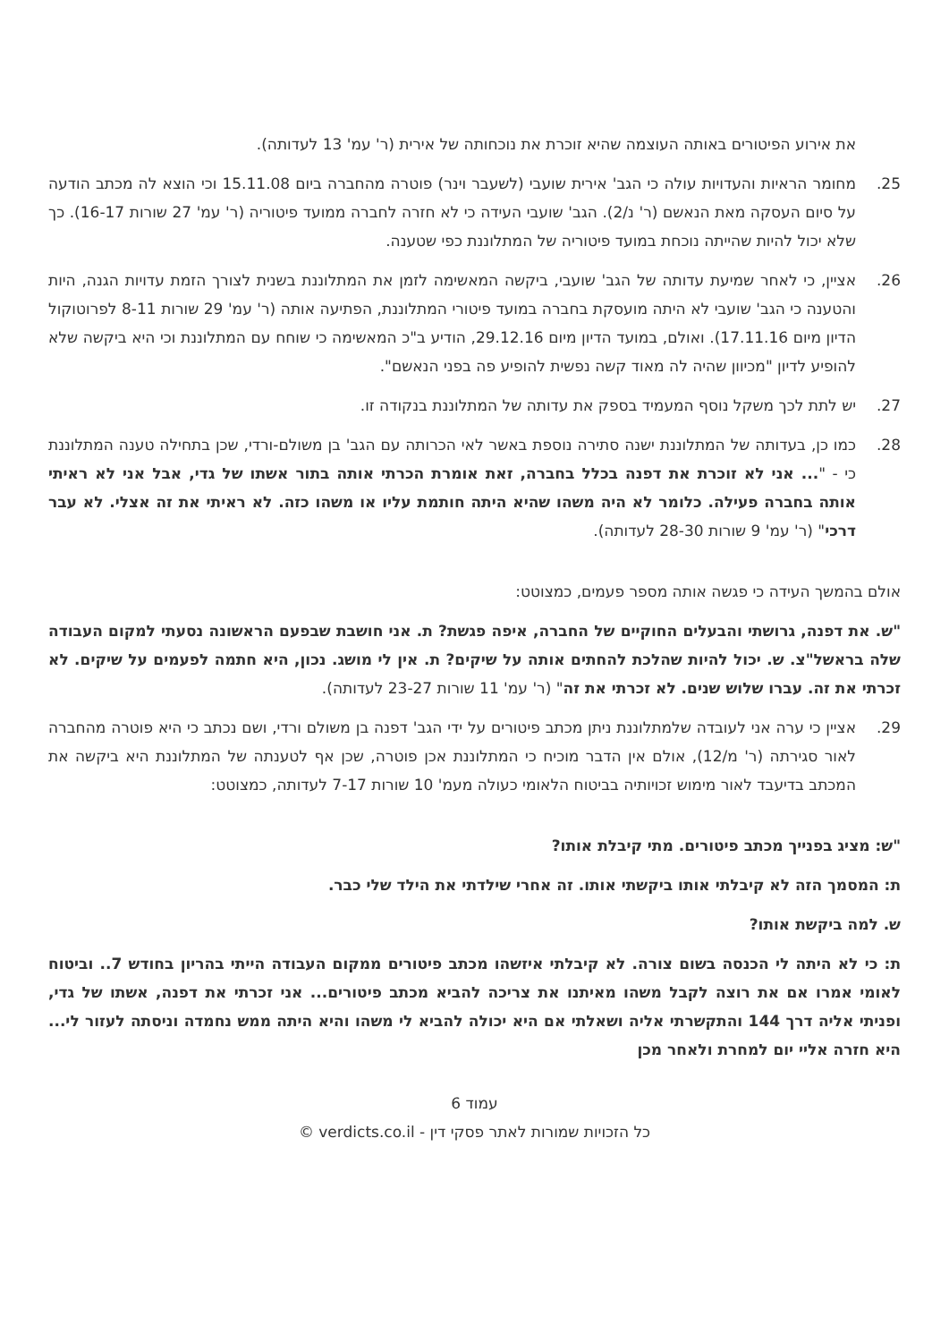את אירוע הפיטורים באותה העוצמה שהיא זוכרת את נוכחותה של אירית (ר' עמ' 13 לעדותה).
25. מחומר הראיות והעדויות עולה כי הגב' אירית שועבי (לשעבר וינר) פוטרה מהחברה ביום 15.11.08 וכי הוצא לה מכתב הודעה על סיום העסקה מאת הנאשם (ר' נ/2). הגב' שועבי העידה כי לא חזרה לחברה ממועד פיטוריה (ר' עמ' 27 שורות 16-17). כך שלא יכול להיות שהייתה נוכחת במועד פיטוריה של המתלוננת כפי שטענה.
26. אציין, כי לאחר שמיעת עדותה של הגב' שועבי, ביקשה המאשימה לזמן את המתלוננת בשנית לצורך הזמת עדויות הגנה, היות והטענה כי הגב' שועבי לא היתה מועסקת בחברה במועד פיטורי המתלוננת, הפתיעה אותה (ר' עמ' 29 שורות 8-11 לפרוטוקול הדיון מיום 17.11.16). ואולם, במועד הדיון מיום 29.12.16, הודיע ב"כ המאשימה כי שוחח עם המתלוננת וכי היא ביקשה שלא להופיע לדיון "מכיוון שהיה לה מאוד קשה נפשית להופיע פה בפני הנאשם".
27. יש לתת לכך משקל נוסף המעמיד בספק את עדותה של המתלוננת בנקודה זו.
28. כמו כן, בעדותה של המתלוננת ישנה סתירה נוספת באשר לאי הכרותה עם הגב' בן משולם-ורדי, שכן בתחילה טענה המתלוננת כי - "... אני לא זוכרת את דפנה בכלל בחברה, זאת אומרת הכרתי אותה בתור אשתו של גדי, אבל אני לא ראיתי אותה בחברה פעילה. כלומר לא היה משהו שהיא היתה חותמת עליו או משהו כזה. לא ראיתי את זה אצלי. לא עבר דרכי" (ר' עמ' 9 שורות 28-30 לעדותה).
אולם בהמשך העידה כי פגשה אותה מספר פעמים, כמצוטט:
"ש. את דפנה, גרושתי והבעלים החוקיים של החברה, איפה פגשת? ת. אני חושבת שבפעם הראשונה נסעתי למקום העבודה שלה בראשל"צ. ש. יכול להיות שהלכת להחתים אותה על שיקים? ת. אין לי מושג. נכון, היא חתמה לפעמים על שיקים. לא זכרתי את זה. עברו שלוש שנים. לא זכרתי את זה" (ר' עמ' 11 שורות 23-27 לעדותה).
29. אציין כי ערה אני לעובדה שלמתלוננת ניתן מכתב פיטורים על ידי הגב' דפנה בן משולם ורדי, ושם נכתב כי היא פוטרה מהחברה לאור סגירתה (ר' מ/12), אולם אין הדבר מוכיח כי המתלוננת אכן פוטרה, שכן אף לטענתה של המתלוננת היא ביקשה את המכתב בדיעבד לאור מימוש זכויותיה בביטוח הלאומי כעולה מעמ' 10 שורות 7-17 לעדותה, כמצוטט:
"ש: מציג בפנייך מכתב פיטורים. מתי קיבלת אותו?
ת: המסמך הזה לא קיבלתי אותו ביקשתי אותו. זה אחרי שילדתי את הילד שלי כבר.
ש. למה ביקשת אותו?
ת: כי לא היתה לי הכנסה בשום צורה. לא קיבלתי איזשהו מכתב פיטורים ממקום העבודה הייתי בהריון בחודש 7.. וביטוח לאומי אמרו אם את רוצה לקבל משהו מאיתנו את צריכה להביא מכתב פיטורים... אני זכרתי את דפנה, אשתו של גדי, ופניתי אליה דרך 144 והתקשרתי אליה ושאלתי אם היא יכולה להביא לי משהו והיא היתה ממש נחמדה וניסתה לעזור לי... היא חזרה אליי יום למחרת ולאחר מכן
עמוד 6
כל הזכויות שמורות לאתר פסקי דין - verdicts.co.il ©